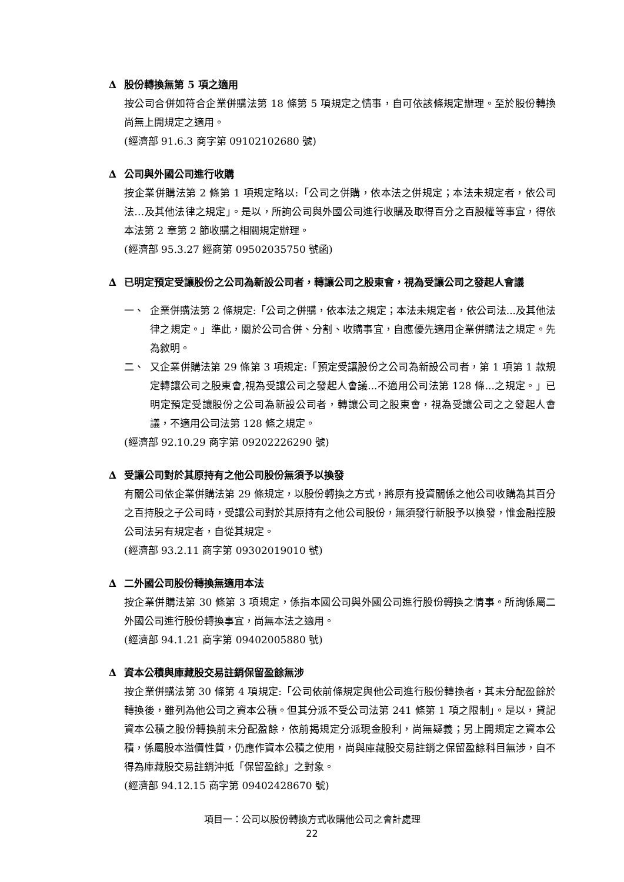∆ 股份轉換無第 5 項之適用
按公司合併如符合企業併購法第 18 條第 5 項規定之情事，自可依該條規定辦理。至於股份轉換尚無上開規定之適用。
(經濟部 91.6.3 商字第 09102102680 號)
∆ 公司與外國公司進行收購
按企業併購法第 2 條第 1 項規定略以:「公司之併購，依本法之併規定；本法未規定者，依公司法…及其他法律之規定」。是以，所詢公司與外國公司進行收購及取得百分之百股權等事宜，得依本法第 2 章第 2 節收購之相關規定辦理。
(經濟部 95.3.27 經商第 09502035750 號函)
∆ 已明定預定受讓股份之公司為新設公司者，轉讓公司之股東會，視為受讓公司之發起人會議
一、 企業併購法第 2 條規定:「公司之併購，依本法之規定；本法未規定者，依公司法...及其他法律之規定。」準此，關於公司合併、分割、收購事宜，自應優先適用企業併購法之規定。先為敘明。
二、 又企業併購法第 29 條第 3 項規定:「預定受讓股份之公司為新設公司者，第 1 項第 1 款規定轉讓公司之股東會,視為受讓公司之發起人會議...不適用公司法第 128 條...之規定。」已明定預定受讓股份之公司為新設公司者，轉讓公司之股東會，視為受讓公司之之發起人會議，不適用公司法第 128 條之規定。
(經濟部 92.10.29 商字第 09202226290 號)
∆ 受讓公司對於其原持有之他公司股份無須予以換發
有關公司依企業併購法第 29 條規定，以股份轉換之方式，將原有投資關係之他公司收購為其百分之百持股之子公司時，受讓公司對於其原持有之他公司股份，無須發行新股予以換發，惟金融控股公司法另有規定者，自從其規定。
(經濟部 93.2.11 商字第 09302019010 號)
∆ 二外國公司股份轉換無適用本法
按企業併購法第 30 條第 3 項規定，係指本國公司與外國公司進行股份轉換之情事。所詢係屬二外國公司進行股份轉換事宜，尚無本法之適用。
(經濟部 94.1.21 商字第 09402005880 號)
∆ 資本公積與庫藏股交易註銷保留盈餘無涉
按企業併購法第 30 條第 4 項規定:「公司依前條規定與他公司進行股份轉換者，其未分配盈餘於轉換後，雖列為他公司之資本公積。但其分派不受公司法第 241 條第 1 項之限制」。是以，貸記資本公積之股份轉換前未分配盈餘，依前揭規定分派現金股利，尚無疑義；另上開規定之資本公積，係屬股本溢價性質，仍應作資本公積之使用，尚與庫藏股交易註銷之保留盈餘科目無涉，自不得為庫藏股交易註銷沖抵「保留盈餘」之對象。
(經濟部 94.12.15 商字第 09402428670 號)
項目一：公司以股份轉換方式收購他公司之會計處理
22